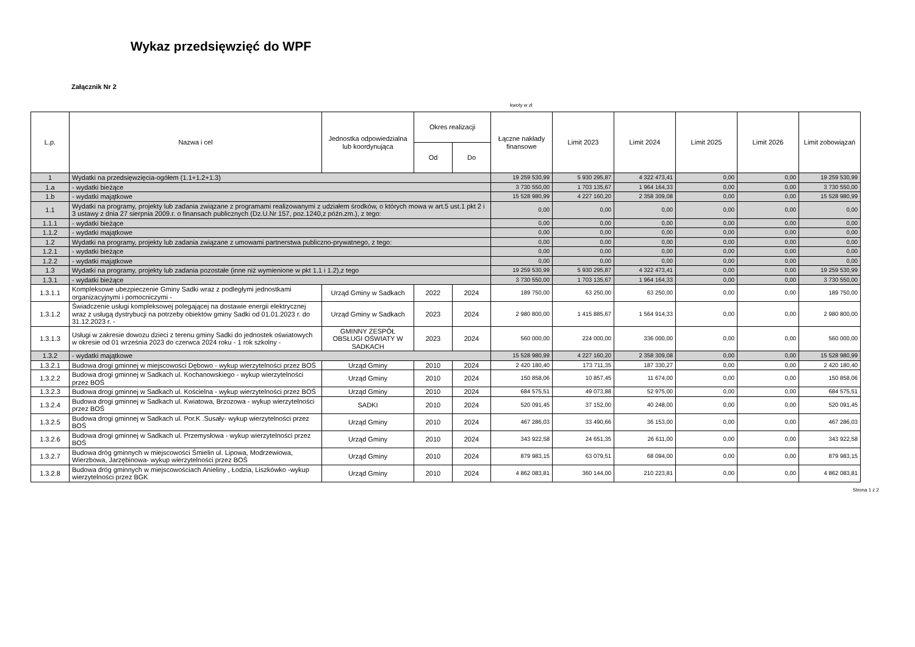Wykaz przedsięwzięć do WPF
Załącznik Nr 2
kwoty w zł
| L.p. | Nazwa i cel | Jednostka odpowiedzialna lub koordynująca | Okres realizacji | | Łączne nakłady finansowe | Limit 2023 | Limit 2024 | Limit 2025 | Limit 2026 | Limit zobowiązań |
| --- | --- | --- | --- | --- | --- | --- | --- | --- | --- | --- |
| | | | Od | Do | | | | | | |
| 1 | Wydatki na przedsięwzięcia-ogółem (1.1+1.2+1.3) | | | | 19 259 530,99 | 5 930 295,87 | 4 322 473,41 | 0,00 | 0,00 | 19 259 530,99 |
| 1.a | - wydatki bieżące | | | | 3 730 550,00 | 1 703 135,67 | 1 964 164,33 | 0,00 | 0,00 | 3 730 550,00 |
| 1.b | - wydatki majątkowe | | | | 15 528 980,99 | 4 227 160,20 | 2 358 309,08 | 0,00 | 0,00 | 15 528 980,99 |
| 1.1 | Wydatki na programy, projekty lub zadania związane z programami realizowanymi z udziałem środków, o których mowa w art.5 ust.1 pkt 2 i 3 ustawy z dnia 27 sierpnia 2009.r. o finansach publicznych (Dz.U.Nr 157, poz.1240,z późn.zm.), z tego: | | | | 0,00 | 0,00 | 0,00 | 0,00 | 0,00 | 0,00 |
| 1.1.1 | - wydatki bieżące | | | | 0,00 | 0,00 | 0,00 | 0,00 | 0,00 | 0,00 |
| 1.1.2 | - wydatki majątkowe | | | | 0,00 | 0,00 | 0,00 | 0,00 | 0,00 | 0,00 |
| 1.2 | Wydatki na programy, projekty lub zadania związane z umowami partnerstwa publiczno-prywatnego, z tego: | | | | 0,00 | 0,00 | 0,00 | 0,00 | 0,00 | 0,00 |
| 1.2.1 | - wydatki bieżące | | | | 0,00 | 0,00 | 0,00 | 0,00 | 0,00 | 0,00 |
| 1.2.2 | - wydatki majątkowe | | | | 0,00 | 0,00 | 0,00 | 0,00 | 0,00 | 0,00 |
| 1.3 | Wydatki na programy, projekty lub zadania pozostałe (inne niż wymienione w pkt 1.1 i 1.2),z tego | | | | 19 259 530,99 | 5 930 295,87 | 4 322 473,41 | 0,00 | 0,00 | 19 259 530,99 |
| 1.3.1 | - wydatki bieżące | | | | 3 730 550,00 | 1 703 135,67 | 1 964 164,33 | 0,00 | 0,00 | 3 730 550,00 |
| 1.3.1.1 | Kompleksowe ubezpieczenie Gminy Sadki wraz z podległymi jednostkami organizacyjnymi i pomocniczymi - | Urząd Gminy w Sadkach | 2022 | 2024 | 189 750,00 | 63 250,00 | 63 250,00 | 0,00 | 0,00 | 189 750,00 |
| 1.3.1.2 | Świadczenie usługi kompleksowej polegającej na dostawie energii elektrycznej wraz z usługą dystrybucji na potrzeby obiektów gminy Sadki od 01.01.2023 r. do 31.12.2023 r. - | Urząd Gminy w Sadkach | 2023 | 2024 | 2 980 800,00 | 1 415 885,67 | 1 564 914,33 | 0,00 | 0,00 | 2 980 800,00 |
| 1.3.1.3 | Usługi w zakresie dowozu dzieci z terenu gminy Sadki do jednostek oświatowych w okresie od 01 września 2023 do czerwca 2024 roku - 1 rok szkolny - | GMINNY ZESPÓŁ OBSŁUGI OŚWIATY W SADKACH | 2023 | 2024 | 560 000,00 | 224 000,00 | 336 000,00 | 0,00 | 0,00 | 560 000,00 |
| 1.3.2 | - wydatki majątkowe | | | | 15 528 980,99 | 4 227 160,20 | 2 358 309,08 | 0,00 | 0,00 | 15 528 980,99 |
| 1.3.2.1 | Budowa drogi gminnej w miejscowości Dębowo - wykup wierzytelności przez BOŚ | Urząd Gminy | 2010 | 2024 | 2 420 180,40 | 173 711,35 | 187 330,27 | 0,00 | 0,00 | 2 420 180,40 |
| 1.3.2.2 | Budowa drogi gminnej w Sadkach ul. Kochanowskiego - wykup wierzytelności przez BOŚ | Urząd Gminy | 2010 | 2024 | 150 858,06 | 10 857,45 | 11 674,00 | 0,00 | 0,00 | 150 858,06 |
| 1.3.2.3 | Budowa drogi gminnej w Sadkach ul. Kościelna - wykup wierzytelności przez BOŚ | Urząd Gminy | 2010 | 2024 | 684 575,51 | 49 073,88 | 52 975,00 | 0,00 | 0,00 | 684 575,51 |
| 1.3.2.4 | Budowa drogi gminnej w Sadkach ul. Kwiatowa, Brzozowa - wykup wierzytelności przez BOŚ | SADKI | 2010 | 2024 | 520 091,45 | 37 152,00 | 40 248,00 | 0,00 | 0,00 | 520 091,45 |
| 1.3.2.5 | Budowa drogi gminnej w Sadkach ul. Por.K .Susały- wykup wierzytelności przez BOŚ | Urząd Gminy | 2010 | 2024 | 467 286,03 | 33 490,66 | 36 153,00 | 0,00 | 0,00 | 467 286,03 |
| 1.3.2.6 | Budowa drogi gminnej w Sadkach ul. Przemysłowa - wykup wierzytelności przez BOŚ | Urząd Gminy | 2010 | 2024 | 343 922,58 | 24 651,35 | 26 611,00 | 0,00 | 0,00 | 343 922,58 |
| 1.3.2.7 | Budowa dróg gminnych w miejscowości Śmielin ul. Lipowa, Modrzewiowa, Wierzbowa, Jarzębinowa- wykup wierzytelności przez BOŚ | Urząd Gminy | 2010 | 2024 | 879 983,15 | 63 079,51 | 68 094,00 | 0,00 | 0,00 | 879 983,15 |
| 1.3.2.8 | Budowa dróg gminnych w miejscowościach Anieliny , Łodzia, Liszkówko -wykup wierzytelności przez BGK | Urząd Gminy | 2010 | 2024 | 4 862 083,81 | 360 144,00 | 210 223,81 | 0,00 | 0,00 | 4 862 083,81 |
Strona 1 z 2